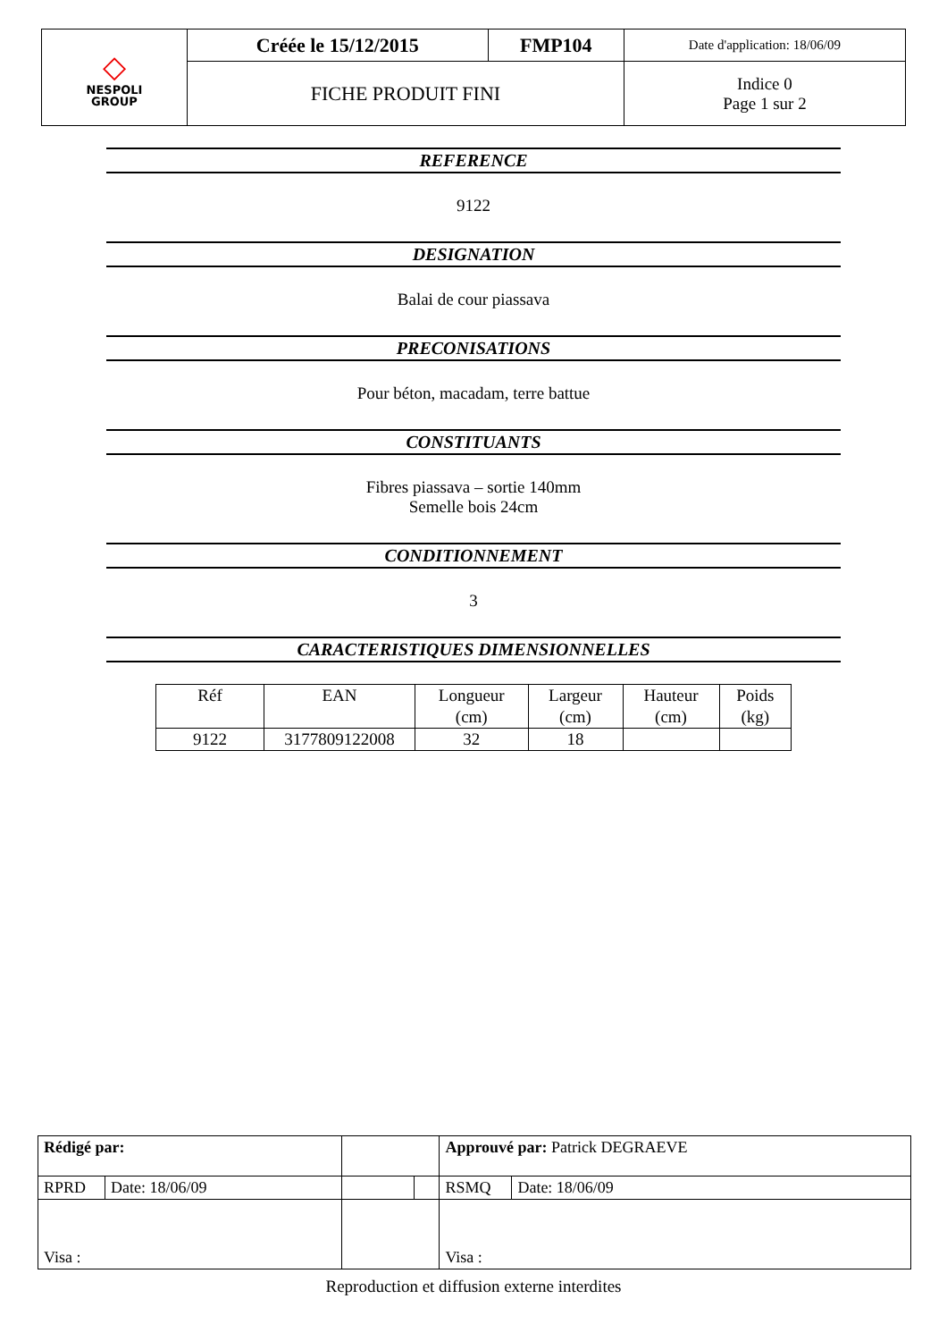| ◇ NESPOLI GROUP | Créée le 15/12/2015 | FMP104 | Date d'application: 18/06/09 |
| | FICHE PRODUIT FINI | | Indice 0 Page 1 sur 2 |
REFERENCE
9122
DESIGNATION
Balai de cour piassava
PRECONISATIONS
Pour béton, macadam, terre battue
CONSTITUANTS
Fibres piassava – sortie 140mm
Semelle bois 24cm
CONDITIONNEMENT
3
CARACTERISTIQUES DIMENSIONNELLES
| Réf | EAN | Longueur (cm) | Largeur (cm) | Hauteur (cm) | Poids (kg) |
| 9122 | 3177809122008 | 32 | 18 | | |
| Rédigé par: | | | | Approuvé par: Patrick DEGRAEVE | |
| RPRD | Date: 18/06/09 | | | RSMQ | Date: 18/06/09 |
| Visa : | | | | Visa : | |
Reproduction et diffusion externe interdites